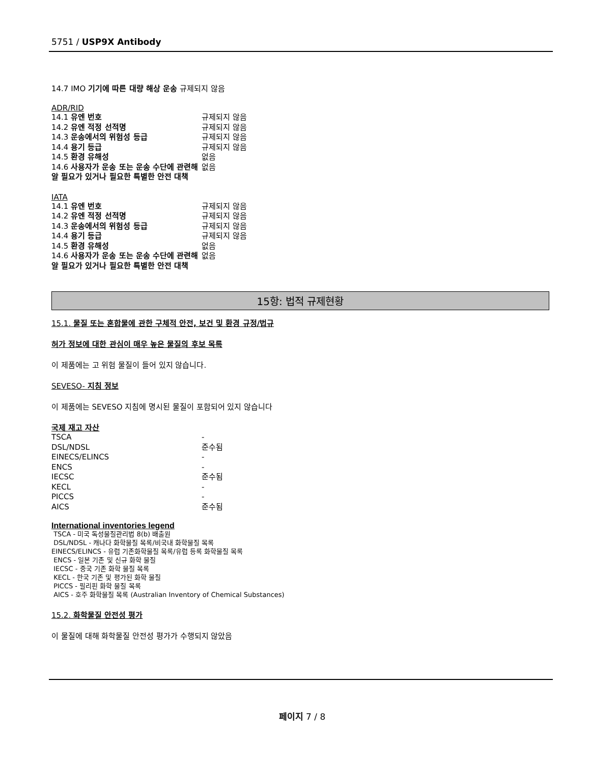5751 / USP9X Antibody
14.7 IMO 기기에 따른 대량 해상 운송 규제되지 않음
ADR/RID
| 14.1 유엔 번호 | 규제되지 않음 |
| 14.2 유엔 적정 선적명 | 규제되지 않음 |
| 14.3 운송에서의 위험성 등급 | 규제되지 않음 |
| 14.4 용기 등급 | 규제되지 않음 |
| 14.5 환경 유해성 | 없음 |
| 14.6 사용자가 운송 또는 운송 수단에 관련해 알 필요가 있거나 필요한 특별한 안전 대책 | 없음 |
IATA
| 14.1 유엔 번호 | 규제되지 않음 |
| 14.2 유엔 적정 선적명 | 규제되지 않음 |
| 14.3 운송에서의 위험성 등급 | 규제되지 않음 |
| 14.4 용기 등급 | 규제되지 않음 |
| 14.5 환경 유해성 | 없음 |
| 14.6 사용자가 운송 또는 운송 수단에 관련해 알 필요가 있거나 필요한 특별한 안전 대책 | 없음 |
15항: 법적 규제현황
15.1. 물질 또는 혼합물에 관한 구체적 안전, 보건 및 환경 규정/법규
허가 정보에 대한 관심이 매우 높은 물질의 후보 목록
이 제품에는 고 위험 물질이 들어 있지 않습니다.
SEVESO- 지침 정보
이 제품에는 SEVESO 지침에 명시된 물질이 포함되어 있지 않습니다
국제 재고 자산
| TSCA | - |
| DSL/NDSL | 준수됨 |
| EINECS/ELINCS | - |
| ENCS | - |
| IECSC | 준수됨 |
| KECL | - |
| PICCS | - |
| AICS | 준수됨 |
International inventories legend
TSCA - 미국 독성물질관리법 8(b) 배출원
DSL/NDSL - 캐나다 화학물질 목록/비국내 화학물질 목록
EINECS/ELINCS - 유럽 기존화학물질 목록/유럽 등록 화학물질 목록
ENCS - 일본 기존 및 신규 화학 물질
IECSC - 중국 기존 화학 물질 목록
KECL - 한국 기존 및 평가된 화학 물질
PICCS - 필리핀 화학 물질 목록
AICS - 호주 화학물질 목록 (Australian Inventory of Chemical Substances)
15.2. 화학물질 안전성 평가
이 물질에 대해 화학물질 안전성 평가가 수행되지 않았음
페이지 7 / 8